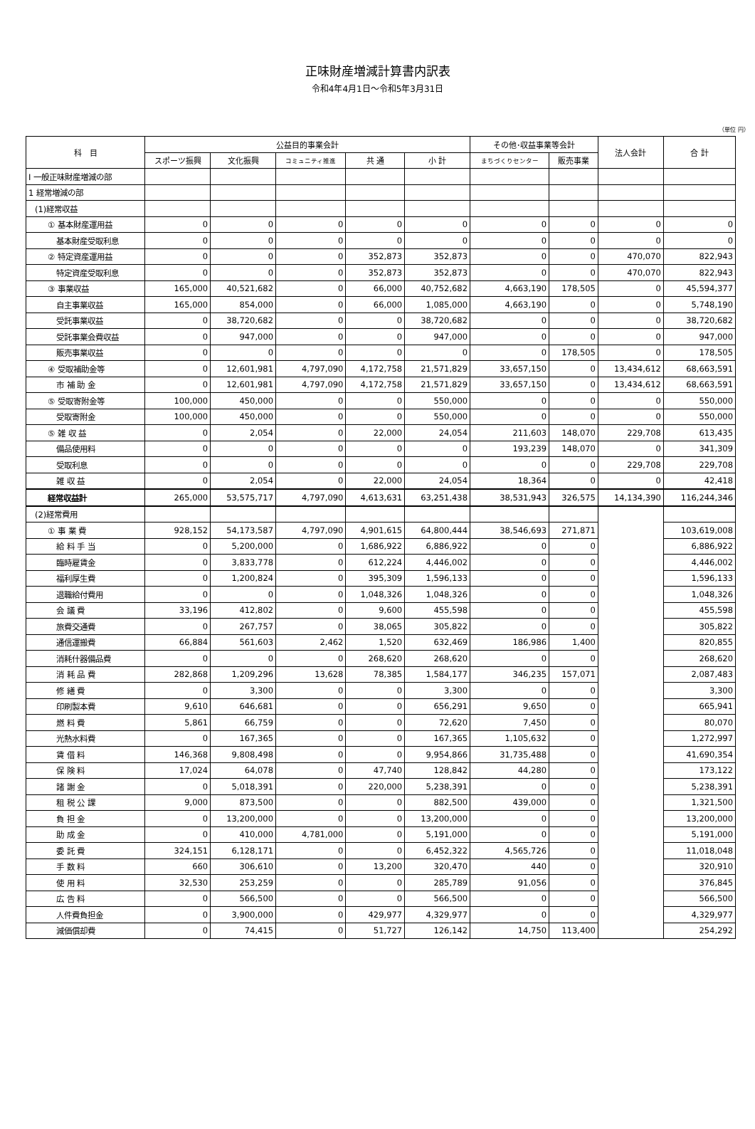正味財産増減計算書内訳表
令和4年4月1日～令和5年3月31日
（単位 円）
| 科 目 | 公益目的事業会計 | | | | | その他･収益事業等会計 | | 法人会計 | 合 計 |
| --- | --- | --- | --- | --- | --- | --- | --- | --- | --- |
| | スポーツ振興 | 文化振興 | コミュニティ推進 | 共 通 | 小 計 | まちづくりセンター | 販売事業 | | |
| Ⅰ 一般正味財産増減の部 | | | | | | | | | |
| 1 経常増減の部 | | | | | | | | | |
| (1)経常収益 | | | | | | | | | |
| ① 基本財産運用益 | 0 | 0 | 0 | 0 | 0 | 0 | 0 | 0 | 0 |
| 基本財産受取利息 | 0 | 0 | 0 | 0 | 0 | 0 | 0 | 0 | 0 |
| ② 特定資産運用益 | 0 | 0 | 0 | 352,873 | 352,873 | 0 | 0 | 470,070 | 822,943 |
| 特定資産受取利息 | 0 | 0 | 0 | 352,873 | 352,873 | 0 | 0 | 470,070 | 822,943 |
| ③ 事業収益 | 165,000 | 40,521,682 | 0 | 66,000 | 40,752,682 | 4,663,190 | 178,505 | 0 | 45,594,377 |
| 自主事業収益 | 165,000 | 854,000 | 0 | 66,000 | 1,085,000 | 4,663,190 | 0 | 0 | 5,748,190 |
| 受託事業収益 | 0 | 38,720,682 | 0 | 0 | 38,720,682 | 0 | 0 | 0 | 38,720,682 |
| 受託事業会費収益 | 0 | 947,000 | 0 | 0 | 947,000 | 0 | 0 | 0 | 947,000 |
| 販売事業収益 | 0 | 0 | 0 | 0 | 0 | 0 | 178,505 | 0 | 178,505 |
| ④ 受取補助金等 | 0 | 12,601,981 | 4,797,090 | 4,172,758 | 21,571,829 | 33,657,150 | 0 | 13,434,612 | 68,663,591 |
| 市 補 助 金 | 0 | 12,601,981 | 4,797,090 | 4,172,758 | 21,571,829 | 33,657,150 | 0 | 13,434,612 | 68,663,591 |
| ⑤ 受取寄附金等 | 100,000 | 450,000 | 0 | 0 | 550,000 | 0 | 0 | 0 | 550,000 |
| 受取寄附金 | 100,000 | 450,000 | 0 | 0 | 550,000 | 0 | 0 | 0 | 550,000 |
| ⑤ 雑 収 益 | 0 | 2,054 | 0 | 22,000 | 24,054 | 211,603 | 148,070 | 229,708 | 613,435 |
| 備品使用料 | 0 | 0 | 0 | 0 | 0 | 193,239 | 148,070 | 0 | 341,309 |
| 受取利息 | 0 | 0 | 0 | 0 | 0 | 0 | 0 | 229,708 | 229,708 |
| 雑 収 益 | 0 | 2,054 | 0 | 22,000 | 24,054 | 18,364 | 0 | 0 | 42,418 |
| 経常収益計 | 265,000 | 53,575,717 | 4,797,090 | 4,613,631 | 63,251,438 | 38,531,943 | 326,575 | 14,134,390 | 116,244,346 |
| (2)経常費用 | | | | | | | | | |
| ① 事 業 費 | 928,152 | 54,173,587 | 4,797,090 | 4,901,615 | 64,800,444 | 38,546,693 | 271,871 | | 103,619,008 |
| 給 料 手 当 | 0 | 5,200,000 | 0 | 1,686,922 | 6,886,922 | 0 | 0 | | 6,886,922 |
| 臨時雇賃金 | 0 | 3,833,778 | 0 | 612,224 | 4,446,002 | 0 | 0 | | 4,446,002 |
| 福利厚生費 | 0 | 1,200,824 | 0 | 395,309 | 1,596,133 | 0 | 0 | | 1,596,133 |
| 退職給付費用 | 0 | 0 | 0 | 1,048,326 | 1,048,326 | 0 | 0 | | 1,048,326 |
| 会 議 費 | 33,196 | 412,802 | 0 | 9,600 | 455,598 | 0 | 0 | | 455,598 |
| 旅費交通費 | 0 | 267,757 | 0 | 38,065 | 305,822 | 0 | 0 | | 305,822 |
| 通信運搬費 | 66,884 | 561,603 | 2,462 | 1,520 | 632,469 | 186,986 | 1,400 | | 820,855 |
| 消耗什器備品費 | 0 | 0 | 0 | 268,620 | 268,620 | 0 | 0 | | 268,620 |
| 消 耗 品 費 | 282,868 | 1,209,296 | 13,628 | 78,385 | 1,584,177 | 346,235 | 157,071 | | 2,087,483 |
| 修 繕 費 | 0 | 3,300 | 0 | 0 | 3,300 | 0 | 0 | | 3,300 |
| 印刷製本費 | 9,610 | 646,681 | 0 | 0 | 656,291 | 9,650 | 0 | | 665,941 |
| 燃 料 費 | 5,861 | 66,759 | 0 | 0 | 72,620 | 7,450 | 0 | | 80,070 |
| 光熱水料費 | 0 | 167,365 | 0 | 0 | 167,365 | 1,105,632 | 0 | | 1,272,997 |
| 賃 借 料 | 146,368 | 9,808,498 | 0 | 0 | 9,954,866 | 31,735,488 | 0 | | 41,690,354 |
| 保 険 料 | 17,024 | 64,078 | 0 | 47,740 | 128,842 | 44,280 | 0 | | 173,122 |
| 諸 謝 金 | 0 | 5,018,391 | 0 | 220,000 | 5,238,391 | 0 | 0 | | 5,238,391 |
| 租 税 公 課 | 9,000 | 873,500 | 0 | 0 | 882,500 | 439,000 | 0 | | 1,321,500 |
| 負 担 金 | 0 | 13,200,000 | 0 | 0 | 13,200,000 | 0 | 0 | | 13,200,000 |
| 助 成 金 | 0 | 410,000 | 4,781,000 | 0 | 5,191,000 | 0 | 0 | | 5,191,000 |
| 委 託 費 | 324,151 | 6,128,171 | 0 | 0 | 6,452,322 | 4,565,726 | 0 | | 11,018,048 |
| 手 数 料 | 660 | 306,610 | 0 | 13,200 | 320,470 | 440 | 0 | | 320,910 |
| 使 用 料 | 32,530 | 253,259 | 0 | 0 | 285,789 | 91,056 | 0 | | 376,845 |
| 広 告 料 | 0 | 566,500 | 0 | 0 | 566,500 | 0 | 0 | | 566,500 |
| 人件費負担金 | 0 | 3,900,000 | 0 | 429,977 | 4,329,977 | 0 | 0 | | 4,329,977 |
| 減価償却費 | 0 | 74,415 | 0 | 51,727 | 126,142 | 14,750 | 113,400 | | 254,292 |